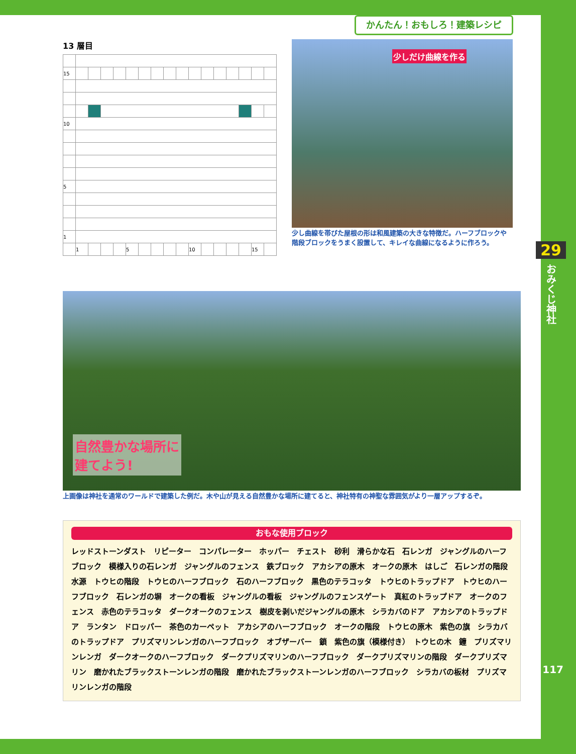かんたん！おもしろ！建築レシピ
29
おみくじ神社
117
13 層目
| 15 | | | | | | | | | | | | | | | | |
| 10 | | | | | | | | | | | | | | | | |
| 5 | | | | | | | | | | | | | | | | |
| 1 | | | | | | | | | | | | | | | | |
| | 1 | | | | 5 | | | | | 10 | | | | | 15 | |
少しだけ曲線を作る
少し曲線を帯びた屋根の形は和風建築の大きな特徴だ。ハーフブロックや階段ブロックをうまく設置して、キレイな曲線になるように作ろう。
自然豊かな場所に
建てよう!
上画像は神社を通常のワールドで建築した例だ。木や山が見える自然豊かな場所に建てると、神社特有の神聖な雰囲気がより一層アップするぞ。
おもな使用ブロック
レッドストーンダスト　リピーター　コンパレーター　ホッパー　チェスト　砂利　滑らかな石　石レンガ　ジャングルのハーフブロック　模様入りの石レンガ　ジャングルのフェンス　鉄ブロック　アカシアの原木　オークの原木　はしご　石レンガの階段　水源　トウヒの階段　トウヒのハーフブロック　石のハーフブロック　黒色のテラコッタ　トウヒのトラップドア　トウヒのハーフブロック　石レンガの塀　オークの看板　ジャングルの看板　ジャングルのフェンスゲート　真紅のトラップドア　オークのフェンス　赤色のテラコッタ　ダークオークのフェンス　樹皮を剥いだジャングルの原木　シラカバのドア　アカシアのトラップドア　ランタン　ドロッパー　茶色のカーペット　アカシアのハーフブロック　オークの階段　トウヒの原木　紫色の旗　シラカバのトラップドア　プリズマリンレンガのハーフブロック　オブザーバー　鎖　紫色の旗（模様付き）　トウヒの木　鐘　プリズマリンレンガ　ダークオークのハーフブロック　ダークプリズマリンのハーフブロック　ダークプリズマリンの階段　ダークプリズマリン　磨かれたブラックストーンレンガの階段　磨かれたブラックストーンレンガのハーフブロック　シラカバの板材　プリズマリンレンガの階段